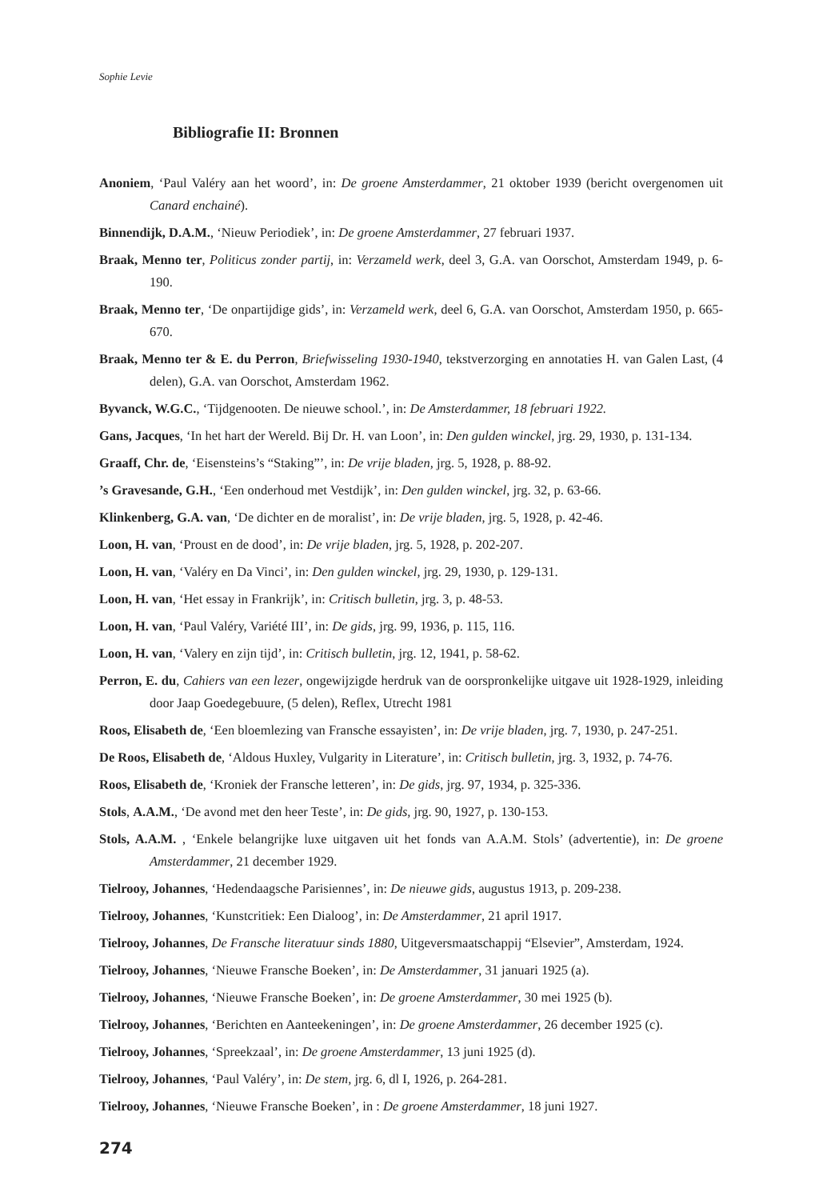Sophie Levie
Bibliografie II: Bronnen
Anoniem, ‘Paul Valéry aan het woord’, in: De groene Amsterdammer, 21 oktober 1939 (bericht overgenomen uit Canard enchainé).
Binnendijk, D.A.M., ‘Nieuw Periodiek’, in: De groene Amsterdammer, 27 februari 1937.
Braak, Menno ter, Politicus zonder partij, in: Verzameld werk, deel 3, G.A. van Oorschot, Amsterdam 1949, p. 6-190.
Braak, Menno ter, ‘De onpartijdige gids’, in: Verzameld werk, deel 6, G.A. van Oorschot, Amsterdam 1950, p. 665-670.
Braak, Menno ter & E. du Perron, Briefwisseling 1930-1940, tekstverzorging en annotaties H. van Galen Last, (4 delen), G.A. van Oorschot, Amsterdam 1962.
Byvanck, W.G.C., ‘Tijdgenooten. De nieuwe school.’, in: De Amsterdammer, 18 februari 1922.
Gans, Jacques, ‘In het hart der Wereld. Bij Dr. H. van Loon’, in: Den gulden winckel, jrg. 29, 1930, p. 131-134.
Graaff, Chr. de, ‘Eisensteins’s “Staking”’, in: De vrije bladen, jrg. 5, 1928, p. 88-92.
’s Gravesande, G.H., ‘Een onderhoud met Vestdijk’, in: Den gulden winckel, jrg. 32, p. 63-66.
Klinkenberg, G.A. van, ‘De dichter en de moralist’, in: De vrije bladen, jrg. 5, 1928, p. 42-46.
Loon, H. van, ‘Proust en de dood’, in: De vrije bladen, jrg. 5, 1928, p. 202-207.
Loon, H. van, ‘Valéry en Da Vinci’, in: Den gulden winckel, jrg. 29, 1930, p. 129-131.
Loon, H. van, ‘Het essay in Frankrijk’, in: Critisch bulletin, jrg. 3, p. 48-53.
Loon, H. van, ‘Paul Valéry, Variété III’, in: De gids, jrg. 99, 1936, p. 115, 116.
Loon, H. van, ‘Valery en zijn tijd’, in: Critisch bulletin, jrg. 12, 1941, p. 58-62.
Perron, E. du, Cahiers van een lezer, ongewijzigde herdruk van de oorspronkelijke uitgave uit 1928-1929, inleiding door Jaap Goedegebuure, (5 delen), Reflex, Utrecht 1981
Roos, Elisabeth de, ‘Een bloemlezing van Fransche essayisten’, in: De vrije bladen, jrg. 7, 1930, p. 247-251.
De Roos, Elisabeth de, ‘Aldous Huxley, Vulgarity in Literature’, in: Critisch bulletin, jrg. 3, 1932, p. 74-76.
Roos, Elisabeth de, ‘Kroniek der Fransche letteren’, in: De gids, jrg. 97, 1934, p. 325-336.
Stols, A.A.M., ‘De avond met den heer Teste’, in: De gids, jrg. 90, 1927, p. 130-153.
Stols, A.A.M. , ‘Enkele belangrijke luxe uitgaven uit het fonds van A.A.M. Stols’ (advertentie), in: De groene Amsterdammer, 21 december 1929.
Tielrooy, Johannes, ‘Hedendaagsche Parisiennes’, in: De nieuwe gids, augustus 1913, p. 209-238.
Tielrooy, Johannes, ‘Kunstcritiek: Een Dialoog’, in: De Amsterdammer, 21 april 1917.
Tielrooy, Johannes, De Fransche literatuur sinds 1880, Uitgeversmaatschappij “Elsevier”, Amsterdam, 1924.
Tielrooy, Johannes, ‘Nieuwe Fransche Boeken’, in: De Amsterdammer, 31 januari 1925 (a).
Tielrooy, Johannes, ‘Nieuwe Fransche Boeken’, in: De groene Amsterdammer, 30 mei 1925 (b).
Tielrooy, Johannes, ‘Berichten en Aanteekeningen’, in: De groene Amsterdammer, 26 december 1925 (c).
Tielrooy, Johannes, ‘Spreekzaal’, in: De groene Amsterdammer, 13 juni 1925 (d).
Tielrooy, Johannes, ‘Paul Valéry’, in: De stem, jrg. 6, dl I, 1926, p. 264-281.
Tielrooy, Johannes, ‘Nieuwe Fransche Boeken’, in : De groene Amsterdammer, 18 juni 1927.
274